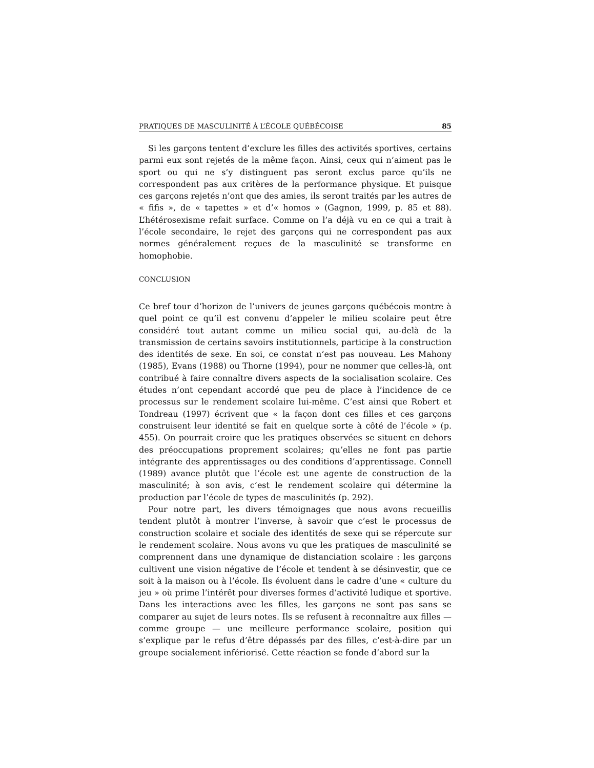PRATIQUES DE MASCULINITÉ À L’ÉCOLE QUÉBÉCOISE 85
Si les garçons tentent d’exclure les filles des activités sportives, certains parmi eux sont rejetés de la même façon. Ainsi, ceux qui n’aiment pas le sport ou qui ne s’y distinguent pas seront exclus parce qu’ils ne correspondent pas aux critères de la performance physique. Et puisque ces garçons rejetés n’ont que des amies, ils seront traités par les autres de « fifis », de « tapettes » et d’« homos » (Gagnon, 1999, p. 85 et 88). L’hétérosexisme refait surface. Comme on l’a déjà vu en ce qui a trait à l’école secondaire, le rejet des garçons qui ne correspondent pas aux normes généralement reçues de la masculinité se transforme en homophobie.
CONCLUSION
Ce bref tour d’horizon de l’univers de jeunes garçons québécois montre à quel point ce qu’il est convenu d’appeler le milieu scolaire peut être considéré tout autant comme un milieu social qui, au-delà de la transmission de certains savoirs institutionnels, participe à la construction des identités de sexe. En soi, ce constat n’est pas nouveau. Les Mahony (1985), Evans (1988) ou Thorne (1994), pour ne nommer que celles-là, ont contribué à faire connaître divers aspects de la socialisation scolaire. Ces études n’ont cependant accordé que peu de place à l’incidence de ce processus sur le rendement scolaire lui-même. C’est ainsi que Robert et Tondreau (1997) écrivent que « la façon dont ces filles et ces garçons construisent leur identité se fait en quelque sorte à côté de l’école » (p. 455). On pourrait croire que les pratiques observées se situent en dehors des préoccupations proprement scolaires; qu’elles ne font pas partie intégrante des apprentissages ou des conditions d’apprentissage. Connell (1989) avance plutôt que l’école est une agente de construction de la masculinité; à son avis, c’est le rendement scolaire qui détermine la production par l’école de types de masculinités (p. 292).
Pour notre part, les divers témoignages que nous avons recueillis tendent plutôt à montrer l’inverse, à savoir que c’est le processus de construction scolaire et sociale des identités de sexe qui se répercute sur le rendement scolaire. Nous avons vu que les pratiques de masculinité se comprennent dans une dynamique de distanciation scolaire : les garçons cultivent une vision négative de l’école et tendent à se désinvestir, que ce soit à la maison ou à l’école. Ils évoluent dans le cadre d’une « culture du jeu » où prime l’intérêt pour diverses formes d’activité ludique et sportive. Dans les interactions avec les filles, les garçons ne sont pas sans se comparer au sujet de leurs notes. Ils se refusent à reconnaître aux filles — comme groupe — une meilleure performance scolaire, position qui s’explique par le refus d’être dépassés par des filles, c’est-à-dire par un groupe socialement infériorisé. Cette réaction se fonde d’abord sur la